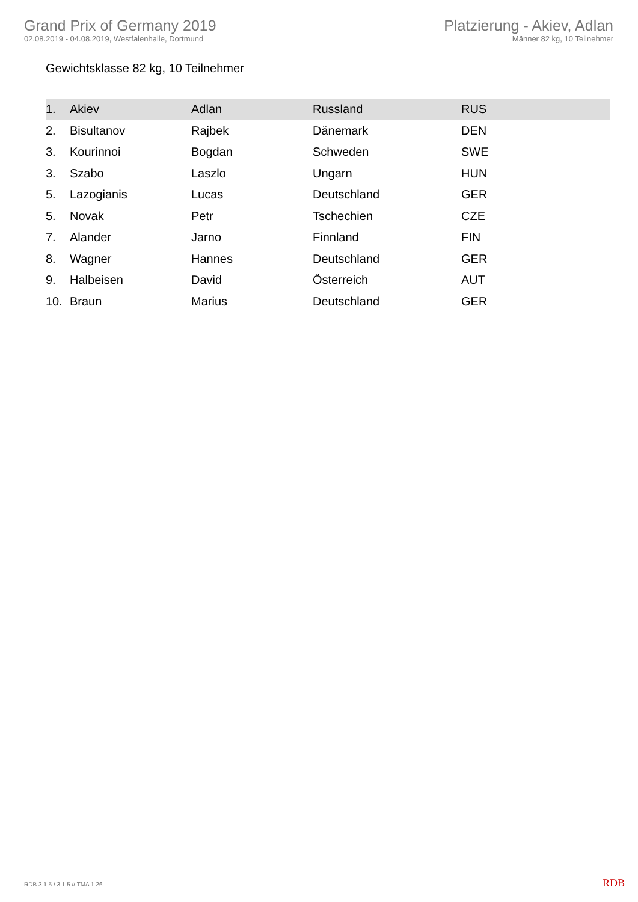Grand Prix of Germany 2019
02.08.2019 - 04.08.2019, Westfalenhalle, Dortmund
Platzierung - Akiev, Adlan
Männer 82 kg, 10 Teilnehmer
Gewichtsklasse 82 kg, 10 Teilnehmer
| 1. | Akiev | Adlan | Russland | RUS |
| 2. | Bisultanov | Rajbek | Dänemark | DEN |
| 3. | Kourinnoi | Bogdan | Schweden | SWE |
| 3. | Szabo | Laszlo | Ungarn | HUN |
| 5. | Lazogianis | Lucas | Deutschland | GER |
| 5. | Novak | Petr | Tschechien | CZE |
| 7. | Alander | Jarno | Finnland | FIN |
| 8. | Wagner | Hannes | Deutschland | GER |
| 9. | Halbeisen | David | Österreich | AUT |
| 10. | Braun | Marius | Deutschland | GER |
RDB 3.1.5 / 3.1.5 // TMA 1.26 RDB